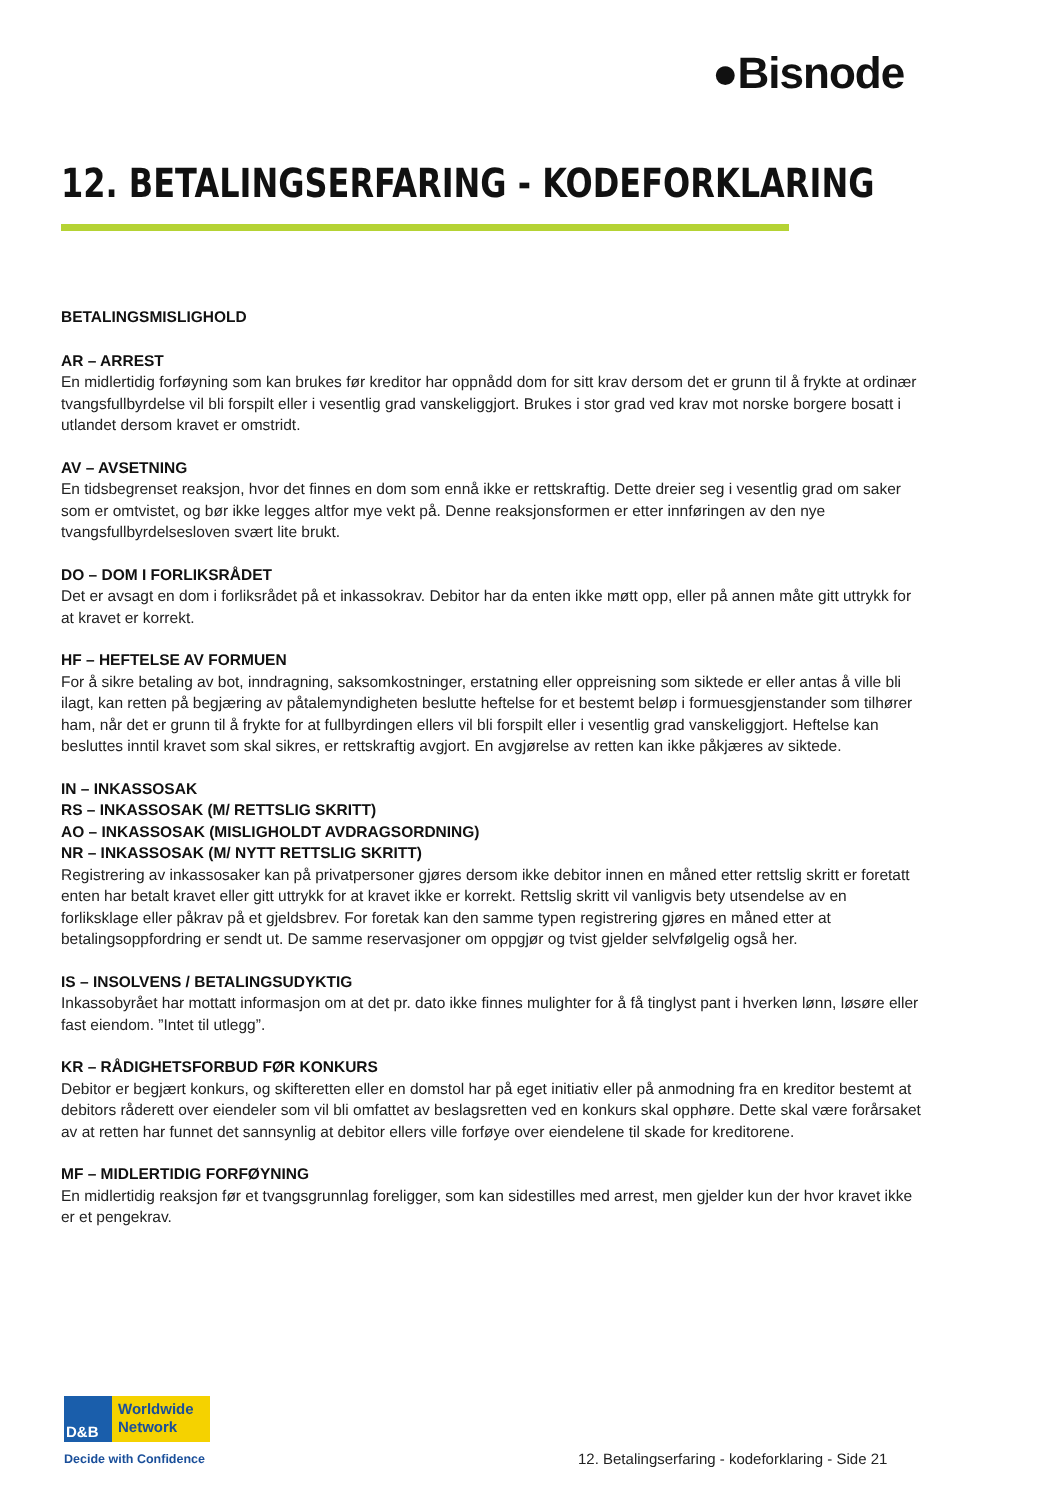●Bisnode
12. BETALINGSERFARING - KODEFORKLARING
BETALINGSMISLIGHOLD
AR – ARREST
En midlertidig forføyning som kan brukes før kreditor har oppnådd dom for sitt krav dersom det er grunn til å frykte at ordinær tvangsfullbyrdelse vil bli forspilt eller i vesentlig grad vanskeliggjort. Brukes i stor grad ved krav mot norske borgere bosatt i utlandet dersom kravet er omstridt.
AV – AVSETNING
En tidsbegrenset reaksjon, hvor det finnes en dom som ennå ikke er rettskraftig. Dette dreier seg i vesentlig grad om saker som er omtvistet, og bør ikke legges altfor mye vekt på. Denne reaksjonsformen er etter innføringen av den nye tvangsfullbyrdelsesloven svært lite brukt.
DO – DOM I FORLIKSRÅDET
Det er avsagt en dom i forliksrådet på et inkassokrav. Debitor har da enten ikke møtt opp, eller på annen måte gitt uttrykk for at kravet er korrekt.
HF – HEFTELSE AV FORMUEN
For å sikre betaling av bot, inndragning, saksomkostninger, erstatning eller oppreisning som siktede er eller antas å ville bli ilagt, kan retten på begjæring av påtalemyndigheten beslutte heftelse for et bestemt beløp i formuesgjenstander som tilhører ham, når det er grunn til å frykte for at fullbyrdingen ellers vil bli forspilt eller i vesentlig grad vanskeliggjort. Heftelse kan besluttes inntil kravet som skal sikres, er rettskraftig avgjort. En avgjørelse av retten kan ikke påkjæres av siktede.
IN – INKASSOSAK
RS – INKASSOSAK (M/ RETTSLIG SKRITT)
AO – INKASSOSAK (MISLIGHOLDT AVDRAGSORDNING)
NR – INKASSOSAK (M/ NYTT RETTSLIG SKRITT)
Registrering av inkassosaker kan på privatpersoner gjøres dersom ikke debitor innen en måned etter rettslig skritt er foretatt enten har betalt kravet eller gitt uttrykk for at kravet ikke er korrekt. Rettslig skritt vil vanligvis bety utsendelse av en forliksklage eller påkrav på et gjeldsbrev. For foretak kan den samme typen registrering gjøres en måned etter at betalingsoppfordring er sendt ut. De samme reservasjoner om oppgjør og tvist gjelder selvfølgelig også her.
IS – INSOLVENS / BETALINGSUDYKTIG
Inkassobyrået har mottatt informasjon om at det pr. dato ikke finnes mulighter for å få tinglyst pant i hverken lønn, løsøre eller fast eiendom. ”Intet til utlegg”.
KR – RÅDIGHETSFORBUD FØR KONKURS
Debitor er begjært konkurs, og skifteretten eller en domstol har på eget initiativ eller på anmodning fra en kreditor bestemt at debitors råderett over eiendeler som vil bli omfattet av beslagsretten ved en konkurs skal opphøre. Dette skal være forårsaket av at retten har funnet det sannsynlig at debitor ellers ville forføye over eiendelene til skade for kreditorene.
MF – MIDLERTIDIG FORFØYNING
En midlertidig reaksjon før et tvangsgrunnlag foreligger, som kan sidestilles med arrest, men gjelder kun der hvor kravet ikke er et pengekrav.
D&B
Worldwide
Network
Decide with Confidence
12. Betalingserfaring - kodeforklaring - Side 21